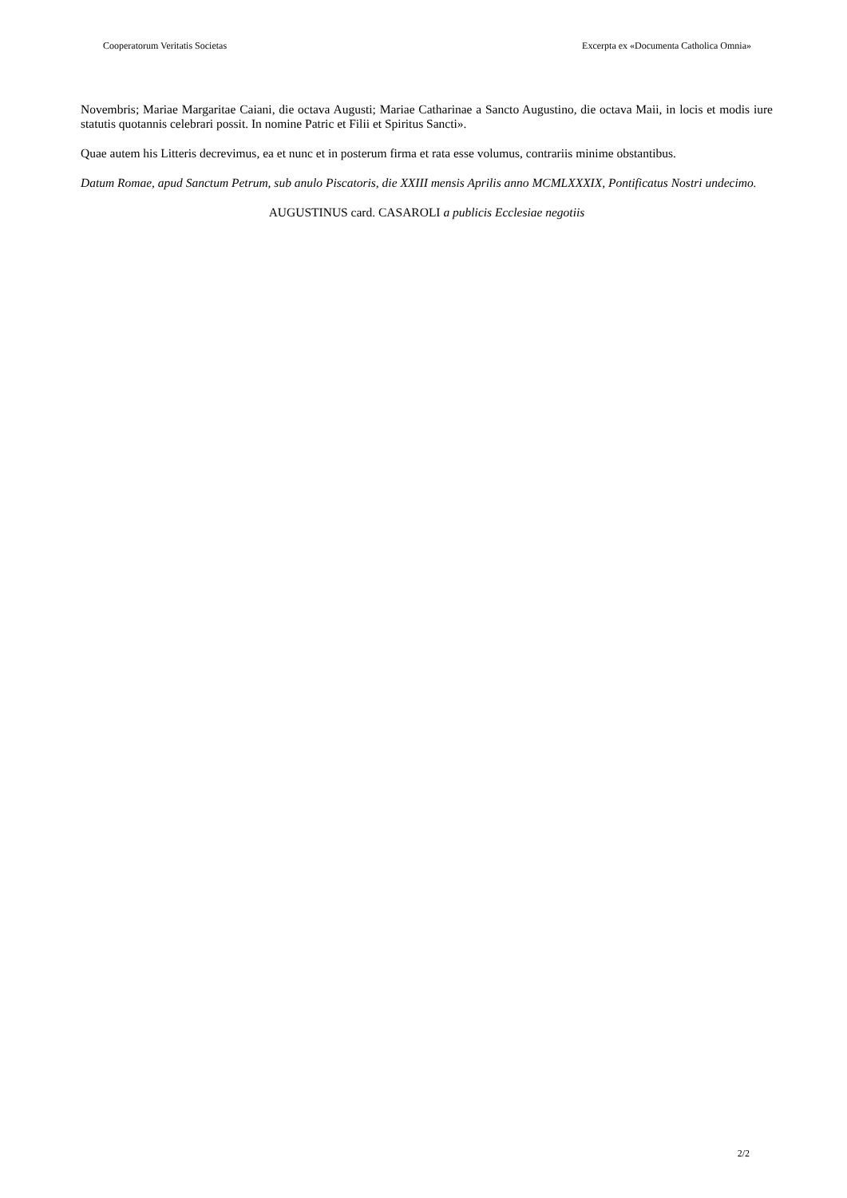Cooperatorum Veritatis Societas Excerpta ex «Documenta Catholica Omnia»
Novembris; Mariae Margaritae Caiani, die octava Augusti; Mariae Catharinae a Sancto Augustino, die octava Maii, in locis et modis iure statutis quotannis celebrari possit. In nomine Patric et Filii et Spiritus Sancti».
Quae autem his Litteris decrevimus, ea et nunc et in posterum firma et rata esse volumus, contrariis minime obstantibus.
Datum Romae, apud Sanctum Petrum, sub anulo Piscatoris, die XXIII mensis Aprilis anno MCMLXXXIX, Pontificatus Nostri undecimo.
AUGUSTINUS card. CASAROLI a publicis Ecclesiae negotiis
2/2